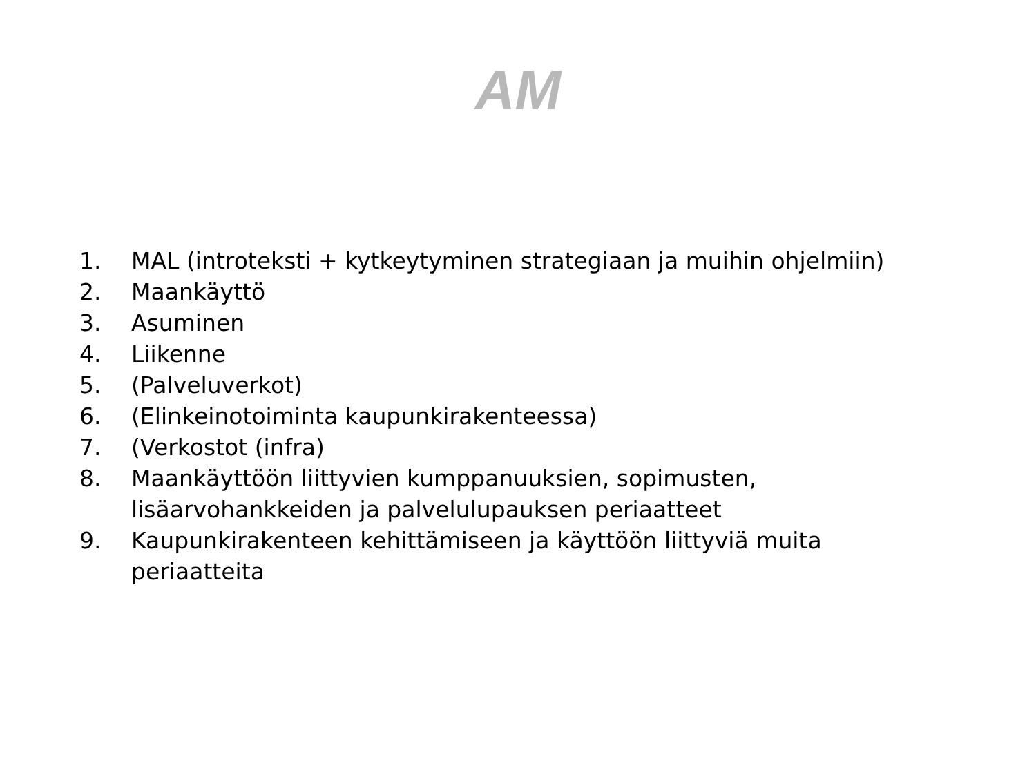AM
1. MAL (introteksti + kytkeytyminen strategiaan ja muihin ohjelmiin)
2. Maankäyttö
3. Asuminen
4. Liikenne
5. (Palveluverkot)
6. (Elinkeinotoiminta kaupunkirakenteessa)
7. (Verkostot (infra)
8. Maankäyttöön liittyvien kumppanuuksien, sopimusten, lisäarvohankkeiden ja palvelulupauksen periaatteet
9. Kaupunkirakenteen kehittämiseen ja käyttöön liittyviä muita periaatteita